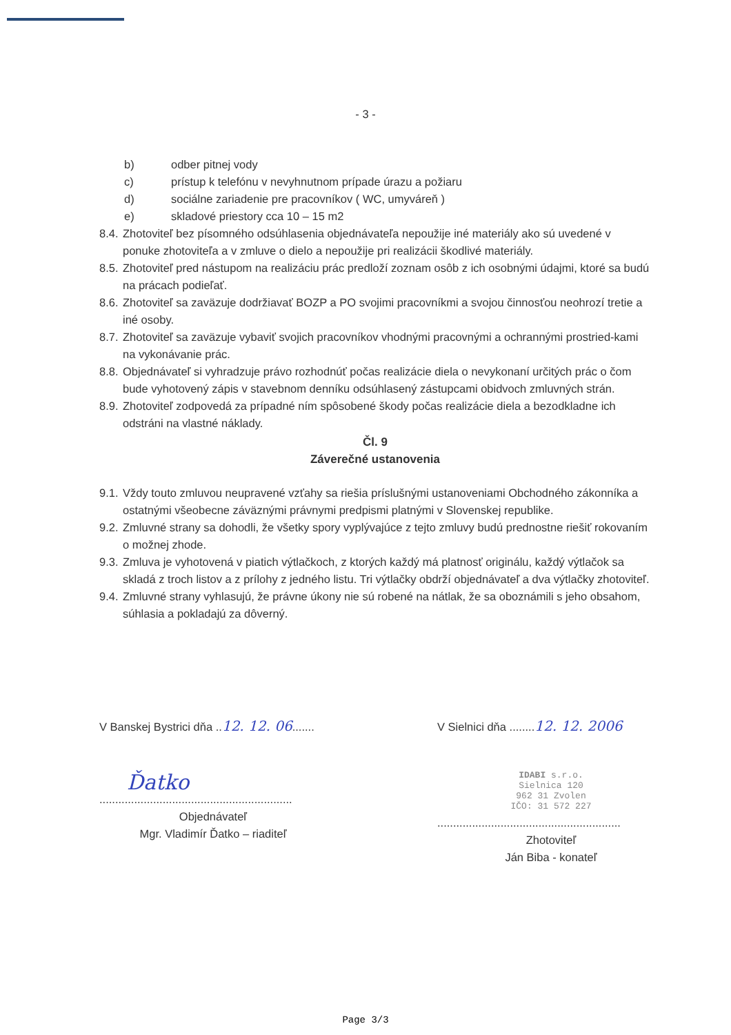- 3 -
b) odber pitnej vody
c) prístup k telefónu v nevyhnutnom prípade úrazu a požiaru
d) sociálne zariadenie pre pracovníkov ( WC, umyváreň )
e) skladové priestory cca 10 – 15 m2
8.4. Zhotoviteľ bez písomného odsúhlasenia objednávateľa nepoužije iné materiály ako sú uvedené v ponuke zhotoviteľa a v zmluve o dielo a nepoužije pri realizácii škodlivé materiály.
8.5. Zhotoviteľ pred nástupom na realizáciu prác predloží zoznam osôb z ich osobnými údajmi, ktoré sa budú na prácach podieľať.
8.6. Zhotoviteľ sa zaväzuje dodržiavať BOZP a PO svojimi pracovníkmi a svojou činnosťou neohrozí tretie a iné osoby.
8.7. Zhotoviteľ sa zaväzuje vybaviť svojich pracovníkov vhodnými pracovnými a ochrannými prostried-kami na vykonávanie prác.
8.8. Objednávateľ si vyhradzuje právo rozhodnúť počas realizácie diela o nevykonaní určitých prác o čom bude vyhotovený zápis v stavebnom denníku odsúhlasený zástupcami obidvoch zmluvných strán.
8.9. Zhotoviteľ zodpovedá za prípadné ním spôsobené škody počas realizácie diela a bezodkladne ich odstráni na vlastné náklady.
Čl. 9
Záverečné ustanovenia
9.1. Vždy touto zmluvou neupravené vzťahy sa riešia príslušnými ustanoveniami Obchodného zákonníka a ostatnými všeobecne záväznými právnymi predpismi platnými v Slovenskej republike.
9.2. Zmluvné strany sa dohodli, že všetky spory vyplývajúce z tejto zmluvy budú prednostne riešiť rokovaním o možnej zhode.
9.3. Zmluva je vyhotovená v piatich výtlačkoch, z ktorých každý má platnosť originálu, každý výtlačok sa skladá z troch listov a z prílohy z jedného listu. Tri výtlačky obdrží objednávateľ a dva výtlačky zhotoviteľ.
9.4. Zmluvné strany vyhlasujú, že právne úkony nie sú robené na nátlak, že sa oboznámili s jeho obsahom, súhlasia a pokladajú za dôverný.
V Banskej Bystrici dňa ..12. 12. 06.......
Ďatko
.............................................................
Objednávateľ
Mgr. Vladimír Ďatko – riaditeľ
V Sielnici dňa ........12. 12. 2006
IDABI s.r.o.
Sielnica 120
962 31 Zvolen
IČO: 31 572 227
..........................................................
Zhotoviteľ
Ján Biba - konateľ
Page 3/3